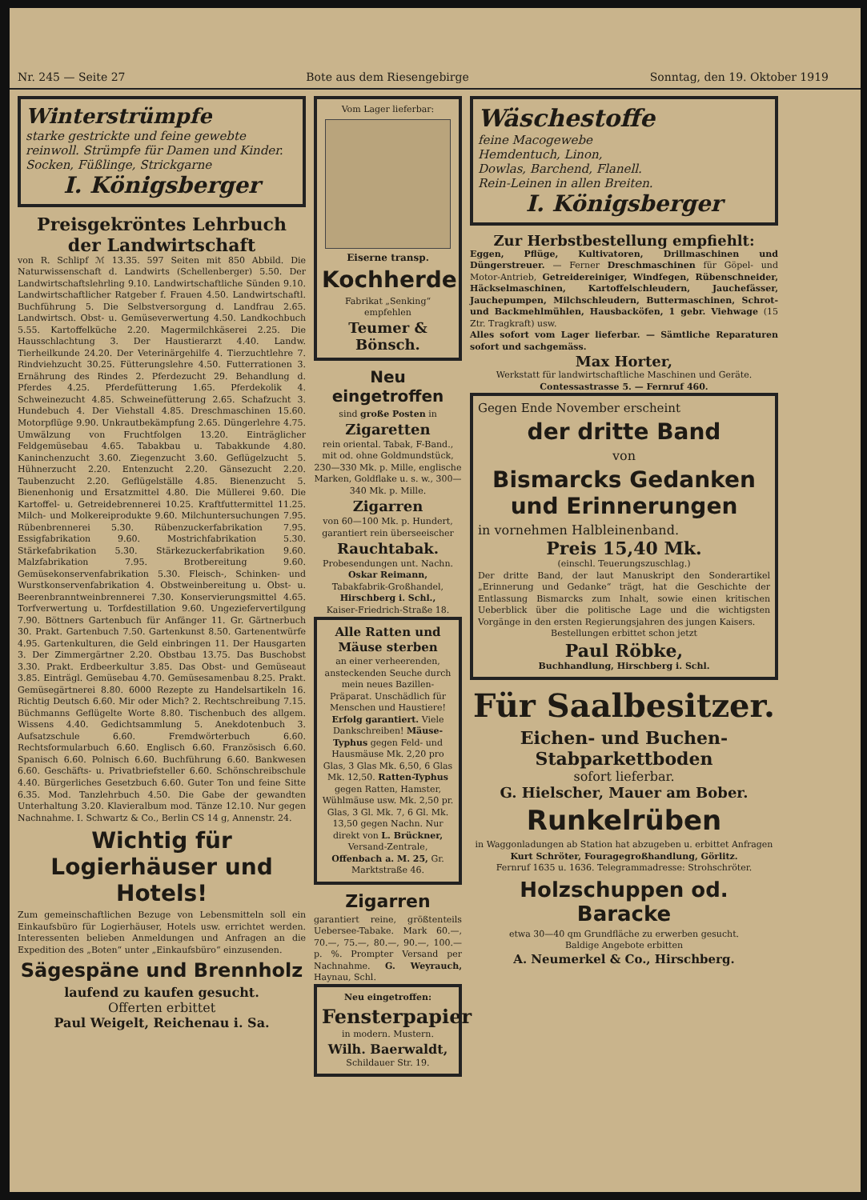Nr. 245 — Seite 27 Bote aus dem Riesengebirge Sonntag, den 19. Oktober 1919
Winterstrümpfe
starke gestrickte und feine gewebte reinwoll. Strümpfe für Damen und Kinder. Socken, Füßlinge, Strickgarne
I. Königsberger
Preisgekröntes Lehrbuch der Landwirtschaft
von R. Schlipf ℳ 13.35. 597 Seiten mit 850 Abbild. Die Naturwissenschaft d. Landwirts (Schellenberger) 5.50. Der Landwirtschaftslehrling 9.10. Landwirtschaftliche Sünden 9.10. Landwirtschaftlicher Ratgeber f. Frauen 4.50. Landwirtschaftl. Buchführung 5. Die Selbstversorgung d. Landfrau 2.65. Landwirtsch. Obst- u. Gemüseverwertung 4.50. Landkochbuch 5.55. Kartoffelküche 2.20. Magermilchkäserei 2.25. Die Hausschlachtung 3. Der Haustierarzt 4.40. Landw. Tierheilkunde 24.20. Der Veterinärgehilfe 4. Tierzuchtlehre 7. Rindviehzucht 30.25. Fütterungslehre 4.50. Futterrationen 3. Ernährung des Rindes 2. Pferdezucht 29. Behandlung d. Pferdes 4.25. Pferdefütterung 1.65. Pferdekolik 4. Schweinezucht 4.85. Schweinefütterung 2.65. Schafzucht 3. Hundebuch 4. Der Viehstall 4.85. Dreschmaschinen 15.60. Motorpflüge 9.90. Unkrautbekämpfung 2.65. Düngerlehre 4.75. Umwälzung von Fruchtfolgen 13.20. Einträglicher Feldgemüsebau 4.65. Tabakbau u. Tabakkunde 4.80. Kaninchenzucht 3.60. Ziegenzucht 3.60. Geflügelzucht 5. Hühnerzucht 2.20. Entenzucht 2.20. Gänsezucht 2.20. Taubenzucht 2.20. Geflügelställe 4.85. Bienenzucht 5. Bienenhonig und Ersatzmittel 4.80. Die Müllerei 9.60. Die Kartoffel- u. Getreidebrennerei 10.25. Kraftfuttermittel 11.25. Milch- und Molkereiprodukte 9.60. Milchuntersuchungen 7.95. Rübenbrennerei 5.30. Rübenzuckerfabrikation 7.95. Essigfabrikation 9.60. Mostrichfabrikation 5.30. Stärkefabrikation 5.30. Stärkezuckerfabrikation 9.60. Malzfabrikation 7.95. Brotbereitung 9.60. Gemüsekonservenfabrikation 5.30. Fleisch-, Schinken- und Wurstkonservenfabrikation 4. Obstweinbereitung u. Obst- u. Beerenbranntweinbrennerei 7.30. Konservierungsmittel 4.65. Torfverwertung u. Torfdestillation 9.60. Ungeziefervertilgung 7.90. Böttners Gartenbuch für Anfänger 11. Gr. Gärtnerbuch 30. Prakt. Gartenbuch 7.50. Gartenkunst 8.50. Gartenentwürfe 4.95. Gartenkulturen, die Geld einbringen 11. Der Hausgarten 3. Der Zimmergärtner 2.20. Obstbau 13.75. Das Buschobst 3.30. Prakt. Erdbeerkultur 3.85. Das Obst- und Gemüseaut 3.85. Einträgl. Gemüsebau 4.70. Gemüsesamenbau 8.25. Prakt. Gemüsegärtnerei 8.80. 6000 Rezepte zu Handelsartikeln 16. Richtig Deutsch 6.60. Mir oder Mich? 2. Rechtschreibung 7.15. Büchmanns Geflügelte Worte 8.80. Tischenbuch des allgem. Wissens 4.40. Gedichtsammlung 5. Anekdotenbuch 3. Aufsatzschule 6.60. Fremdwörterbuch 6.60. Rechtsformularbuch 6.60. Englisch 6.60. Französisch 6.60. Spanisch 6.60. Polnisch 6.60. Buchführung 6.60. Bankwesen 6.60. Geschäfts- u. Privatbriefsteller 6.60. Schönschreibschule 4.40. Bürgerliches Gesetzbuch 6.60. Guter Ton und feine Sitte 6.35. Mod. Tanzlehrbuch 4.50. Die Gabe der gewandten Unterhaltung 3.20. Klavieralbum mod. Tänze 12.10. Nur gegen Nachnahme. I. Schwartz & Co., Berlin CS 14 g, Annenstr. 24.
Wichtig für Logierhäuser und Hotels!
Zum gemeinschaftlichen Bezuge von Lebensmitteln soll ein Einkaufsbüro für Logierhäuser, Hotels usw. errichtet werden. Interessenten belieben Anmeldungen und Anfragen an die Expedition des „Boten“ unter „Einkaufsbüro“ einzusenden.
Sägespäne und Brennholz
laufend zu kaufen gesucht.
Offerten erbittet
Paul Weigelt, Reichenau i. Sa.
Vom Lager lieferbar:
Eiserne transp.
Kochherde
Fabrikat „Senking“ empfehlen
Teumer & Bönsch.
Neu eingetroffen
sind große Posten in
Zigaretten
rein oriental. Tabak, F-Band., mit od. ohne Goldmundstück, 230—330 Mk. p. Mille, englische Marken, Goldflake u. s. w., 300—340 Mk. p. Mille.
Zigarren
von 60—100 Mk. p. Hundert, garantiert rein überseeischer
Rauchtabak.
Probesendungen unt. Nachn.
Oskar Reimann,
Tabakfabrik-Großhandel,
Hirschberg i. Schl.,
Kaiser-Friedrich-Straße 18.
Alle Ratten und Mäuse sterben
an einer verheerenden, ansteckenden Seuche durch mein neues Bazillen-Präparat. Unschädlich für Menschen und Haustiere! Erfolg garantiert. Viele Dankschreiben! Mäuse-Typhus gegen Feld- und Hausmäuse Mk. 2,20 pro Glas, 3 Glas Mk. 6,50, 6 Glas Mk. 12,50. Ratten-Typhus gegen Ratten, Hamster, Wühlmäuse usw. Mk. 2,50 pr. Glas, 3 Gl. Mk. 7, 6 Gl. Mk. 13,50 gegen Nachn. Nur direkt von L. Brückner, Versand-Zentrale, Offenbach a. M. 25, Gr. Marktstraße 46.
Zigarren
garantiert reine, größtenteils Uebersee-Tabake. Mark 60.—, 70.—, 75.—, 80.—, 90.—, 100.— p. %. Prompter Versand per Nachnahme. G. Weyrauch, Haynau, Schl.
Neu eingetroffen:
Fensterpapier
in modern. Mustern.
Wilh. Baerwaldt,
Schildauer Str. 19.
Wäschestoffe
feine Macogewebe
Hemdentuch, Linon,
Dowlas, Barchend, Flanell.
Rein-Leinen in allen Breiten.
I. Königsberger
Zur Herbstbestellung empfiehlt:
Eggen, Pflüge, Kultivatoren, Drillmaschinen und Düngerstreuer. — Ferner Dreschmaschinen für Göpel- und Motor-Antrieb, Getreidereiniger, Windfegen, Rübenschneider, Häckselmaschinen, Kartoffelschleudern, Jauchefässer, Jauchepumpen, Milchschleudern, Buttermaschinen, Schrot- und Backmehlmühlen, Hausbacköfen, 1 gebr. Viehwage (15 Ztr. Tragkraft) usw.
Alles sofort vom Lager lieferbar. — Sämtliche Reparaturen sofort und sachgemäss.
Max Horter,
Werkstatt für landwirtschaftliche Maschinen und Geräte.
Contessastrasse 5. — Fernruf 460.
Gegen Ende November erscheint
der dritte Band
von
Bismarcks Gedanken und Erinnerungen
in vornehmen Halbleinenband.
Preis 15,40 Mk.
(einschl. Teuerungszuschlag.)
Der dritte Band, der laut Manuskript den Sonderartikel „Erinnerung und Gedanke“ trägt, hat die Geschichte der Entlassung Bismarcks zum Inhalt, sowie einen kritischen Ueberblick über die politische Lage und die wichtigsten Vorgänge in den ersten Regierungsjahren des jungen Kaisers.
Bestellungen erbittet schon jetzt
Paul Röbke,
Buchhandlung, Hirschberg i. Schl.
Für Saalbesitzer.
Eichen- und Buchen-
Stabparkettboden
sofort lieferbar.
G. Hielscher, Mauer am Bober.
Runkelrüben
in Waggonladungen ab Station hat abzugeben u. erbittet Anfragen
Kurt Schröter, Fouragegroßhandlung, Görlitz.
Fernruf 1635 u. 1636. Telegrammadresse: Strohschröter.
Holzschuppen od. Baracke
etwa 30—40 qm Grundfläche zu erwerben gesucht.
Baldige Angebote erbitten
A. Neumerkel & Co., Hirschberg.